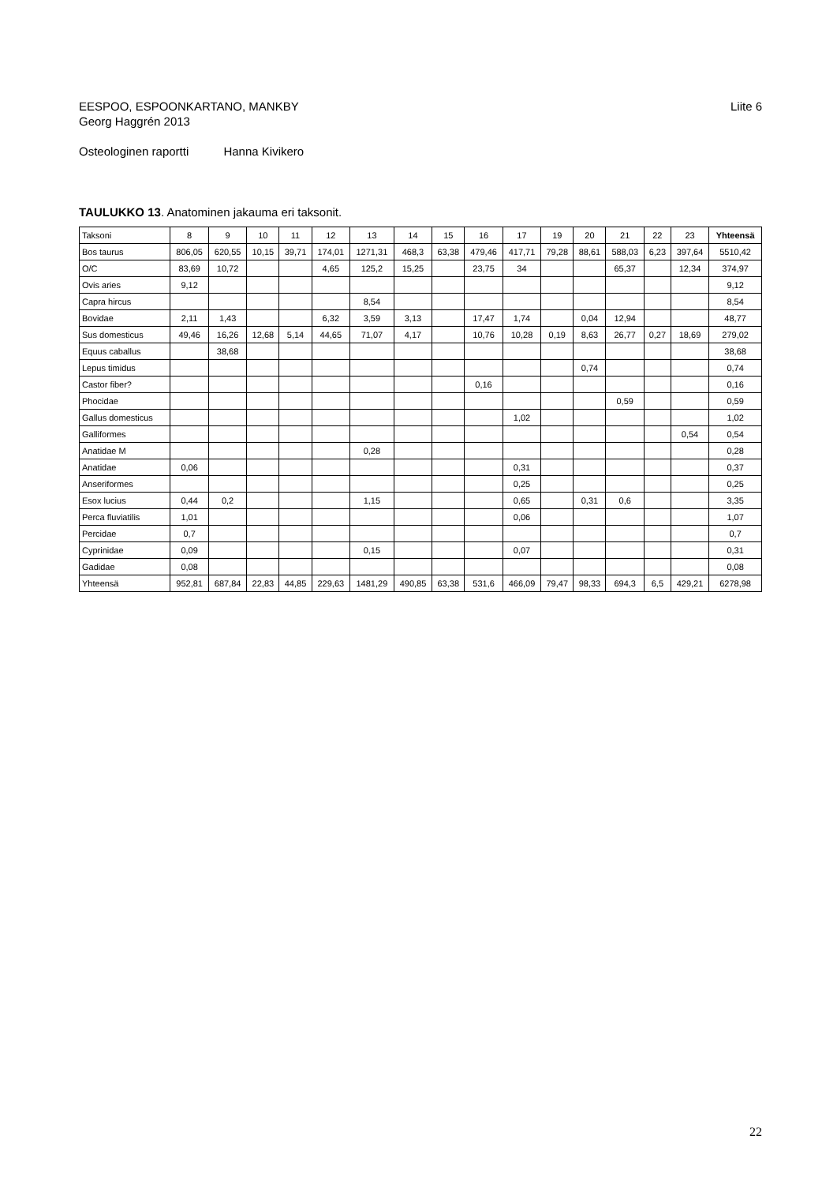EESPOO, ESPOONKARTANO, MANKBY
Georg Haggrén 2013
Liite 6
Osteologinen raportti Hanna Kivikero
TAULUKKO 13. Anatominen jakauma eri taksonit.
| Taksoni | 8 | 9 | 10 | 11 | 12 | 13 | 14 | 15 | 16 | 17 | 19 | 20 | 21 | 22 | 23 | Yhteensä |
| --- | --- | --- | --- | --- | --- | --- | --- | --- | --- | --- | --- | --- | --- | --- | --- | --- |
| Bos taurus | 806,05 | 620,55 | 10,15 | 39,71 | 174,01 | 1271,31 | 468,3 | 63,38 | 479,46 | 417,71 | 79,28 | 88,61 | 588,03 | 6,23 | 397,64 | 5510,42 |
| O/C | 83,69 | 10,72 | | | 4,65 | 125,2 | 15,25 | | 23,75 | 34 | | | 65,37 | | 12,34 | 374,97 |
| Ovis aries | 9,12 | | | | | | | | | | | | | | | 9,12 |
| Capra hircus | | | | | | 8,54 | | | | | | | | | | 8,54 |
| Bovidae | 2,11 | 1,43 | | | 6,32 | 3,59 | 3,13 | | 17,47 | 1,74 | | 0,04 | 12,94 | | | 48,77 |
| Sus domesticus | 49,46 | 16,26 | 12,68 | 5,14 | 44,65 | 71,07 | 4,17 | | 10,76 | 10,28 | 0,19 | 8,63 | 26,77 | 0,27 | 18,69 | 279,02 |
| Equus caballus | | 38,68 | | | | | | | | | | | | | | 38,68 |
| Lepus timidus | | | | | | | | | | | | 0,74 | | | | 0,74 |
| Castor fiber? | | | | | | | | | 0,16 | | | | | | | 0,16 |
| Phocidae | | | | | | | | | | | | | 0,59 | | | 0,59 |
| Gallus domesticus | | | | | | | | | | 1,02 | | | | | | 1,02 |
| Galliformes | | | | | | | | | | | | | | | 0,54 | 0,54 |
| Anatidae M | | | | | | 0,28 | | | | | | | | | | 0,28 |
| Anatidae | 0,06 | | | | | | | | | 0,31 | | | | | | 0,37 |
| Anseriformes | | | | | | | | | | 0,25 | | | | | | 0,25 |
| Esox lucius | 0,44 | 0,2 | | | | 1,15 | | | | 0,65 | | 0,31 | 0,6 | | | 3,35 |
| Perca fluviatilis | 1,01 | | | | | | | | | 0,06 | | | | | | 1,07 |
| Percidae | 0,7 | | | | | | | | | | | | | | | 0,7 |
| Cyprinidae | 0,09 | | | | | 0,15 | | | | 0,07 | | | | | | 0,31 |
| Gadidae | 0,08 | | | | | | | | | | | | | | | 0,08 |
| Yhteensä | 952,81 | 687,84 | 22,83 | 44,85 | 229,63 | 1481,29 | 490,85 | 63,38 | 531,6 | 466,09 | 79,47 | 98,33 | 694,3 | 6,5 | 429,21 | 6278,98 |
22